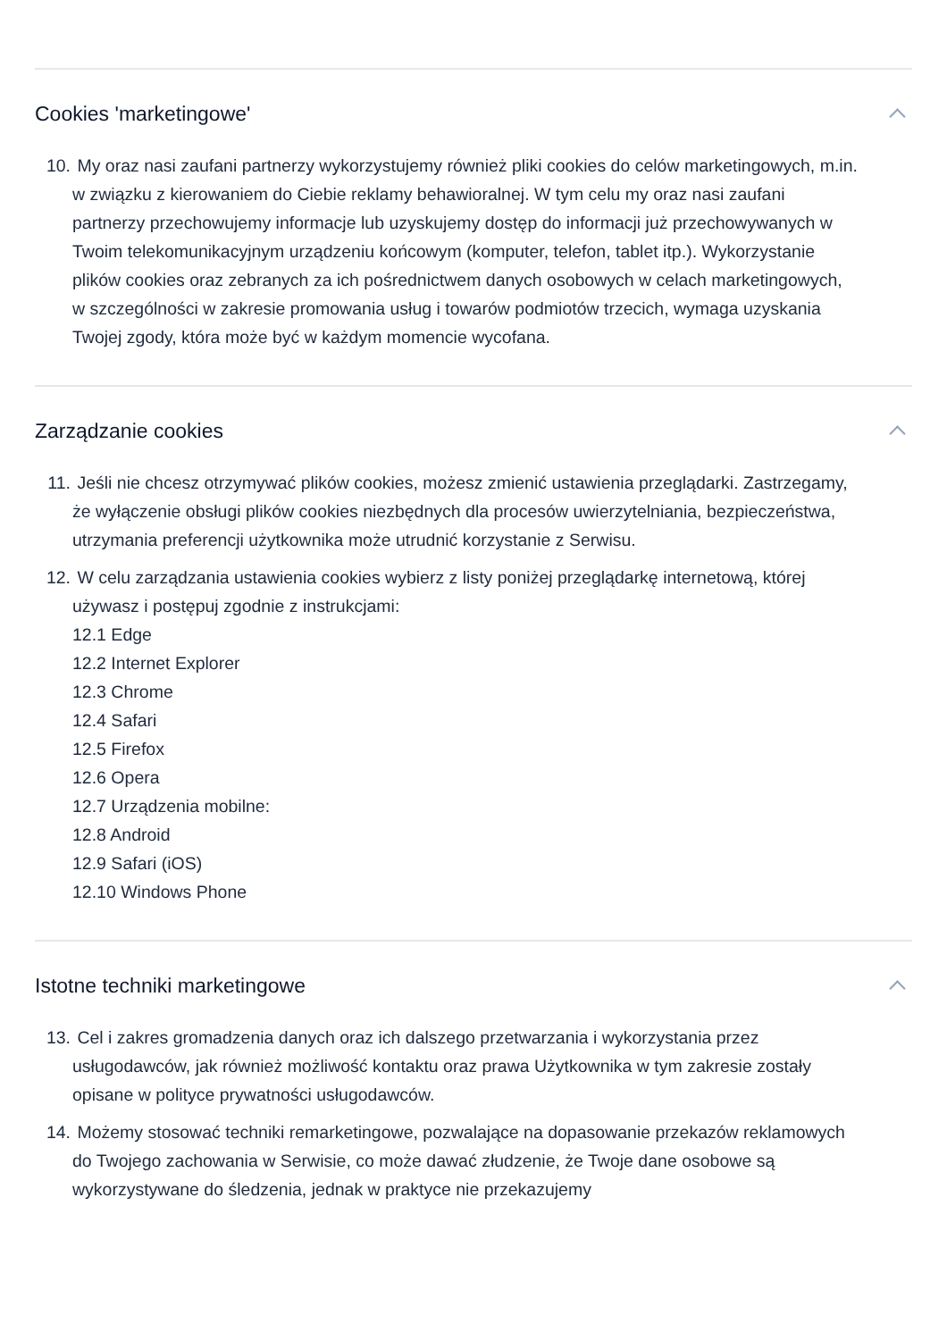Cookies 'marketingowe'
10. My oraz nasi zaufani partnerzy wykorzystujemy również pliki cookies do celów marketingowych, m.in. w związku z kierowaniem do Ciebie reklamy behawioralnej. W tym celu my oraz nasi zaufani partnerzy przechowujemy informacje lub uzyskujemy dostęp do informacji już przechowywanych w Twoim telekomunikacyjnym urządzeniu końcowym (komputer, telefon, tablet itp.). Wykorzystanie plików cookies oraz zebranych za ich pośrednictwem danych osobowych w celach marketingowych, w szczególności w zakresie promowania usług i towarów podmiotów trzecich, wymaga uzyskania Twojej zgody, która może być w każdym momencie wycofana.
Zarządzanie cookies
11. Jeśli nie chcesz otrzymywać plików cookies, możesz zmienić ustawienia przeglądarki. Zastrzegamy, że wyłączenie obsługi plików cookies niezbędnych dla procesów uwierzytelniania, bezpieczeństwa, utrzymania preferencji użytkownika może utrudnić korzystanie z Serwisu.
12. W celu zarządzania ustawienia cookies wybierz z listy poniżej przeglądarkę internetową, której używasz i postępuj zgodnie z instrukcjami:
12.1 Edge
12.2 Internet Explorer
12.3 Chrome
12.4 Safari
12.5 Firefox
12.6 Opera
12.7 Urządzenia mobilne:
12.8 Android
12.9 Safari (iOS)
12.10 Windows Phone
Istotne techniki marketingowe
13. Cel i zakres gromadzenia danych oraz ich dalszego przetwarzania i wykorzystania przez usługodawców, jak również możliwość kontaktu oraz prawa Użytkownika w tym zakresie zostały opisane w polityce prywatności usługodawców.
14. Możemy stosować techniki remarketingowe, pozwalające na dopasowanie przekazów reklamowych do Twojego zachowania w Serwisie, co może dawać złudzenie, że Twoje dane osobowe są wykorzystywane do śledzenia, jednak w praktyce nie przekazujemy